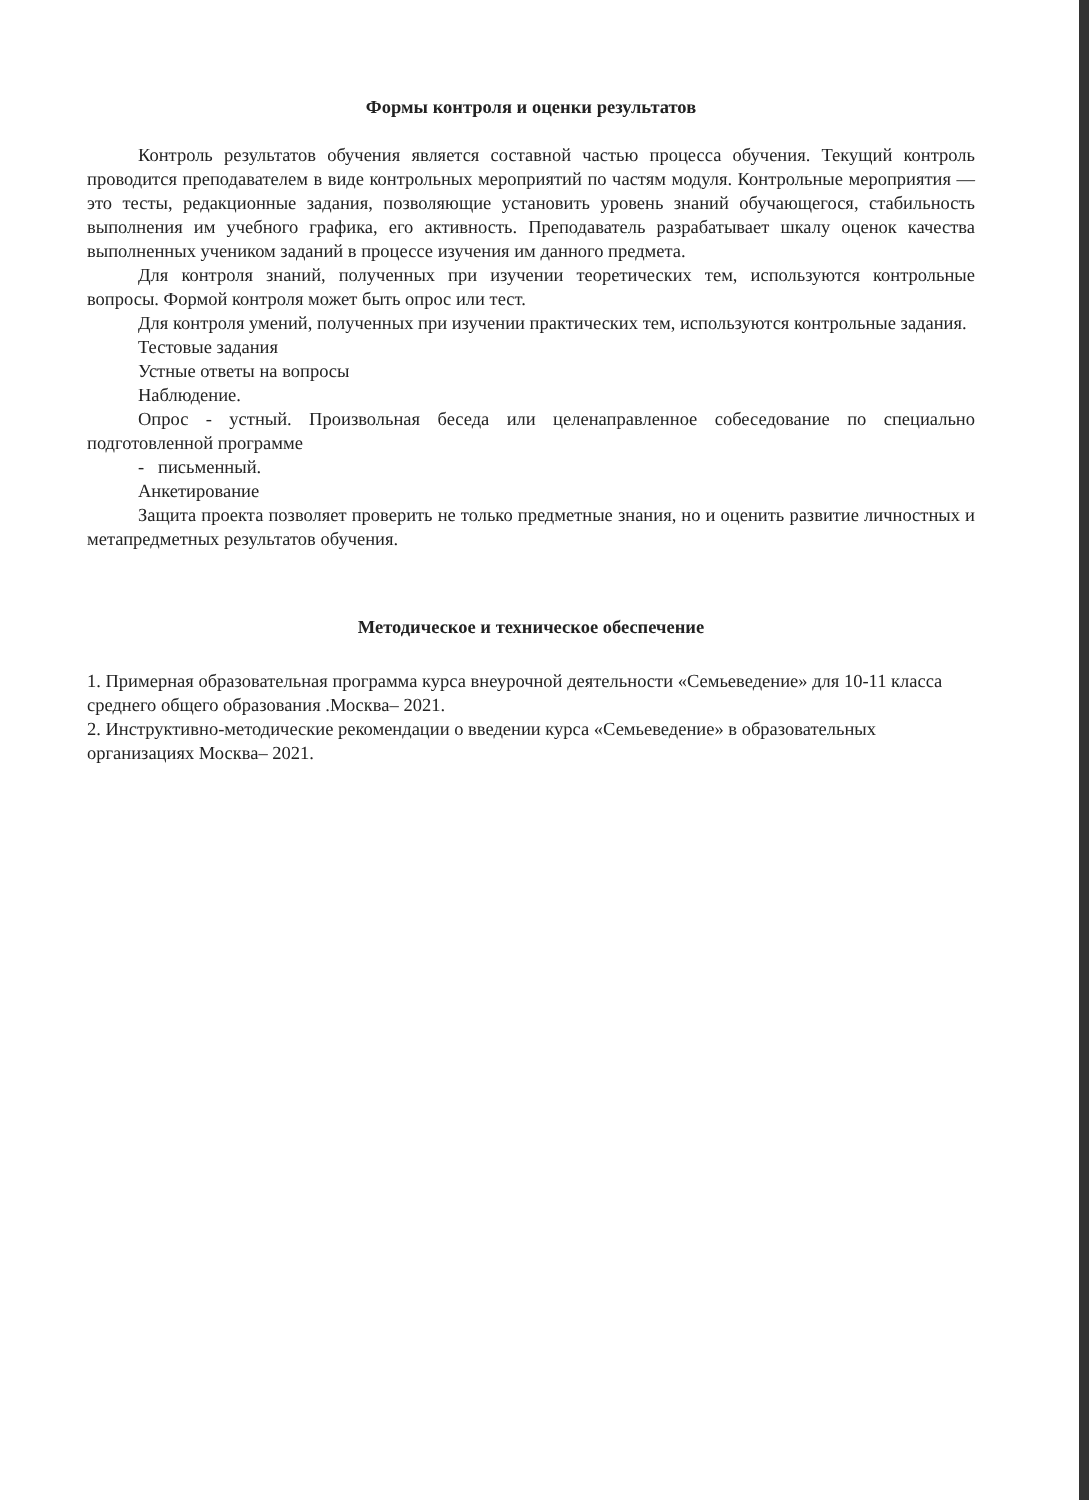Формы контроля и оценки результатов
Контроль результатов обучения является составной частью процесса обучения. Текущий контроль проводится преподавателем в виде контрольных мероприятий по частям модуля. Контрольные мероприятия — это тесты, редакционные задания, позволяющие установить уровень знаний обучающегося, стабильность выполнения им учебного графика, его активность. Преподаватель разрабатывает шкалу оценок качества выполненных учеником заданий в процессе изучения им данного предмета.
Для контроля знаний, полученных при изучении теоретических тем, используются контрольные вопросы. Формой контроля может быть опрос или тест.
Для контроля умений, полученных при изучении практических тем, используются контрольные задания.
Тестовые задания
Устные ответы на вопросы
Наблюдение.
Опрос - устный. Произвольная беседа или целенаправленное собеседование по специально подготовленной программе
- письменный.
Анкетирование
Защита проекта позволяет проверить не только предметные знания, но и оценить развитие личностных и метапредметных результатов обучения.
Методическое и техническое обеспечение
1. Примерная образовательная программа курса внеурочной деятельности «Семьеведение» для 10-11 класса среднего общего образования .Москва– 2021.
2. Инструктивно-методические рекомендации о введении курса «Семьеведение» в образовательных организациях Москва– 2021.